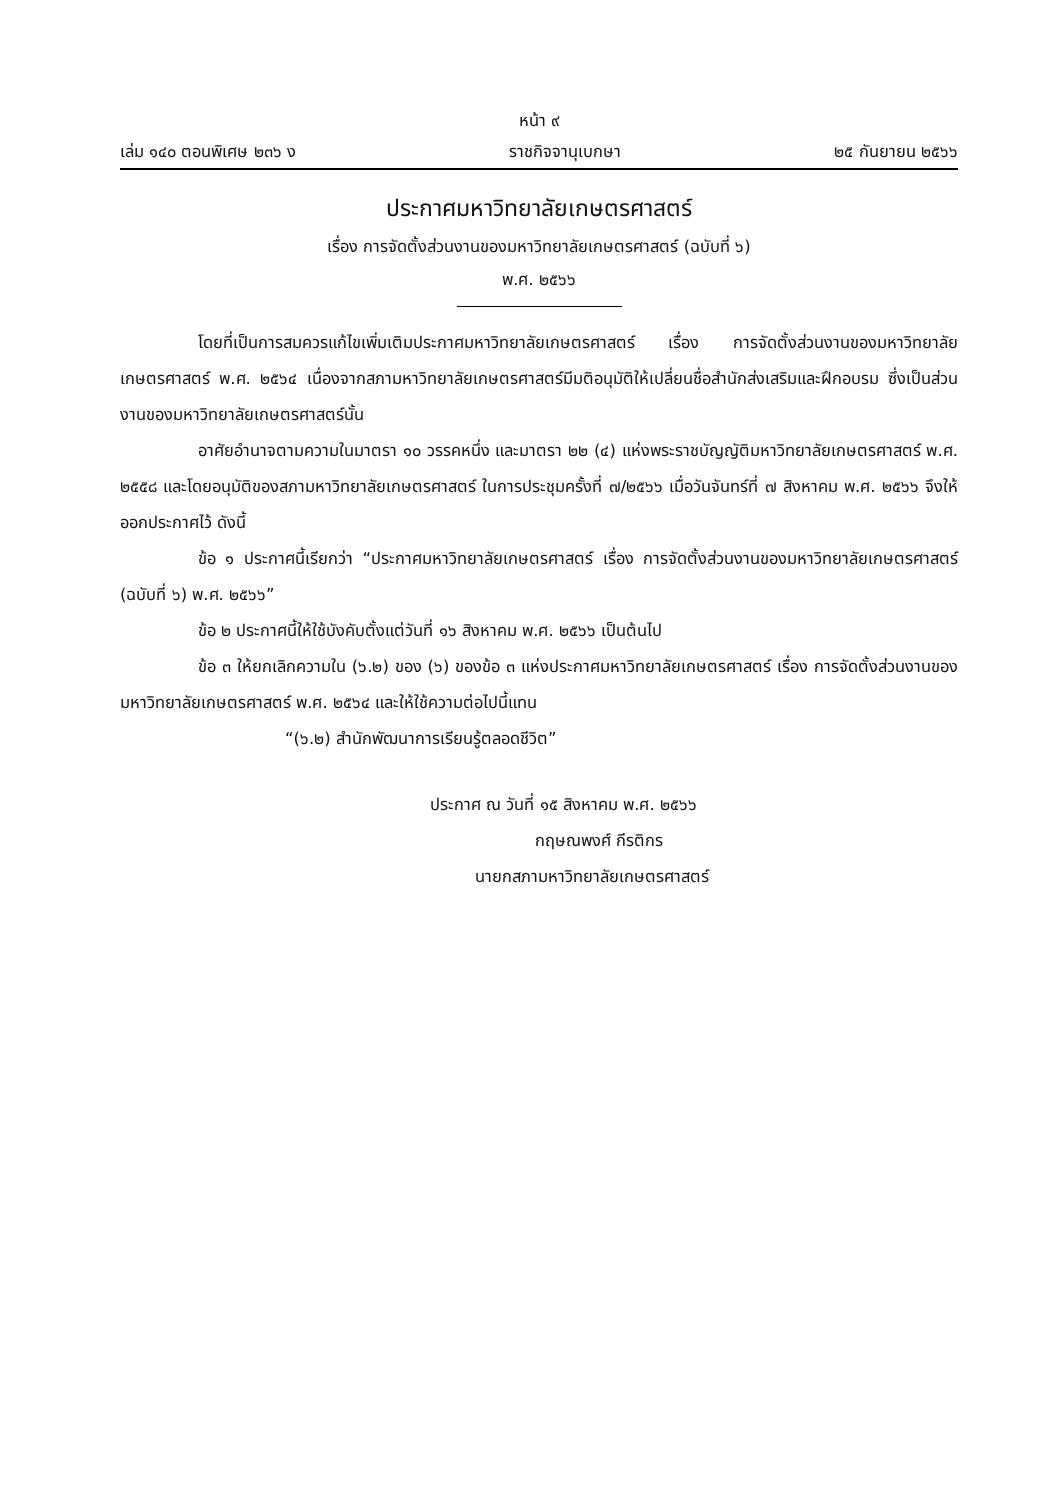หน้า ๙
เล่ม ๑๔๐ ตอนพิเศษ ๒๓๖ ง ราชกิจจานุเบกษา ๒๕ กันยายน ๒๕๖๖
ประกาศมหาวิทยาลัยเกษตรศาสตร์
เรื่อง การจัดตั้งส่วนงานของมหาวิทยาลัยเกษตรศาสตร์ (ฉบับที่ ๖)
พ.ศ. ๒๕๖๖
โดยที่เป็นการสมควรแก้ไขเพิ่มเติมประกาศมหาวิทยาลัยเกษตรศาสตร์ เรื่อง การจัดตั้งส่วนงานของมหาวิทยาลัยเกษตรศาสตร์ พ.ศ. ๒๕๖๔ เนื่องจากสภามหาวิทยาลัยเกษตรศาสตร์มีมติอนุมัติให้เปลี่ยนชื่อสำนักส่งเสริมและฝึกอบรม ซึ่งเป็นส่วนงานของมหาวิทยาลัยเกษตรศาสตร์นั้น
อาศัยอำนาจตามความในมาตรา ๑๐ วรรคหนึ่ง และมาตรา ๒๒ (๔) แห่งพระราชบัญญัติมหาวิทยาลัยเกษตรศาสตร์ พ.ศ. ๒๕๕๘ และโดยอนุมัติของสภามหาวิทยาลัยเกษตรศาสตร์ ในการประชุมครั้งที่ ๗/๒๕๖๖ เมื่อวันจันทร์ที่ ๗ สิงหาคม พ.ศ. ๒๕๖๖ จึงให้ออกประกาศไว้ ดังนี้
ข้อ ๑ ประกาศนี้เรียกว่า “ประกาศมหาวิทยาลัยเกษตรศาสตร์ เรื่อง การจัดตั้งส่วนงานของมหาวิทยาลัยเกษตรศาสตร์ (ฉบับที่ ๖) พ.ศ. ๒๕๖๖”
ข้อ ๒ ประกาศนี้ให้ใช้บังคับตั้งแต่วันที่ ๑๖ สิงหาคม พ.ศ. ๒๕๖๖ เป็นต้นไป
ข้อ ๓ ให้ยกเลิกความใน (๖.๒) ของ (๖) ของข้อ ๓ แห่งประกาศมหาวิทยาลัยเกษตรศาสตร์ เรื่อง การจัดตั้งส่วนงานของมหาวิทยาลัยเกษตรศาสตร์ พ.ศ. ๒๕๖๔ และให้ใช้ความต่อไปนี้แทน
“(๖.๒) สำนักพัฒนาการเรียนรู้ตลอดชีวิต”
ประกาศ ณ วันที่ ๑๕ สิงหาคม พ.ศ. ๒๕๖๖
กฤษณพงศ์ กีรติกร
นายกสภามหาวิทยาลัยเกษตรศาสตร์